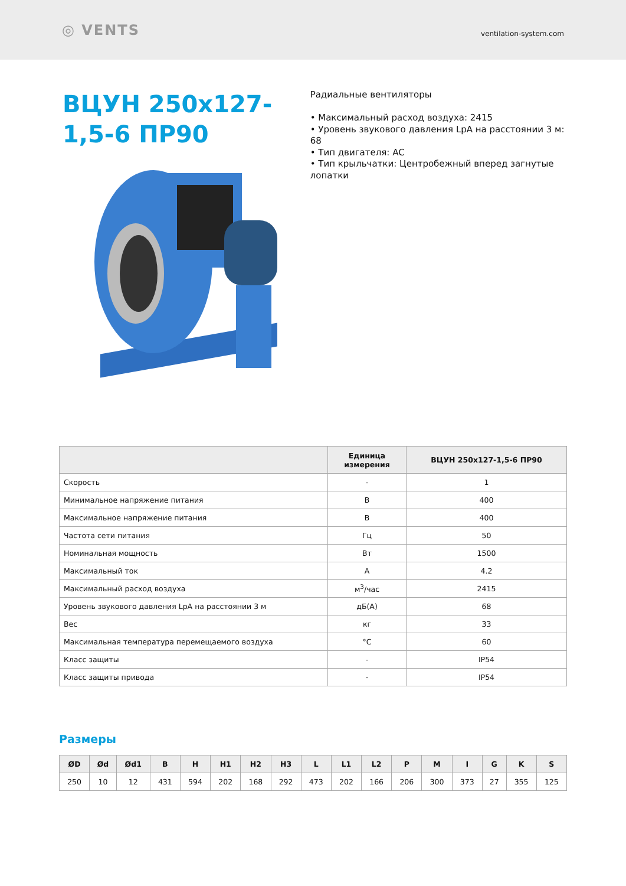◎ VENTS
ventilation-system.com
ВЦУН 250x127-1,5-6 ПР90
Радиальные вентиляторы
• Максимальный расход воздуха: 2415
• Уровень звукового давления LpA на расстоянии 3 м: 68
• Тип двигателя: AC
• Тип крыльчатки: Центробежный вперед загнутые лопатки
| | Единица измерения | ВЦУН 250x127-1,5-6 ПР90 |
| --- | --- | --- |
| Скорость | - | 1 |
| Минимальное напряжение питания | В | 400 |
| Максимальное напряжение питания | В | 400 |
| Частота сети питания | Гц | 50 |
| Номинальная мощность | Вт | 1500 |
| Максимальный ток | А | 4.2 |
| Максимальный расход воздуха | м<sup>3</sup>/час | 2415 |
| Уровень звукового давления LpA на расстоянии 3 м | дБ(А) | 68 |
| Вес | кг | 33 |
| Максимальная температура перемещаемого воздуха | °C | 60 |
| Класс защиты | - | IP54 |
| Класс защиты привода | - | IP54 |
Размеры
| ØD | Ød | Ød1 | B | H | H1 | H2 | H3 | L | L1 | L2 | P | M | I | G | K | S |
| --- | --- | --- | --- | --- | --- | --- | --- | --- | --- | --- | --- | --- | --- | --- | --- | --- |
| 250 | 10 | 12 | 431 | 594 | 202 | 168 | 292 | 473 | 202 | 166 | 206 | 300 | 373 | 27 | 355 | 125 |